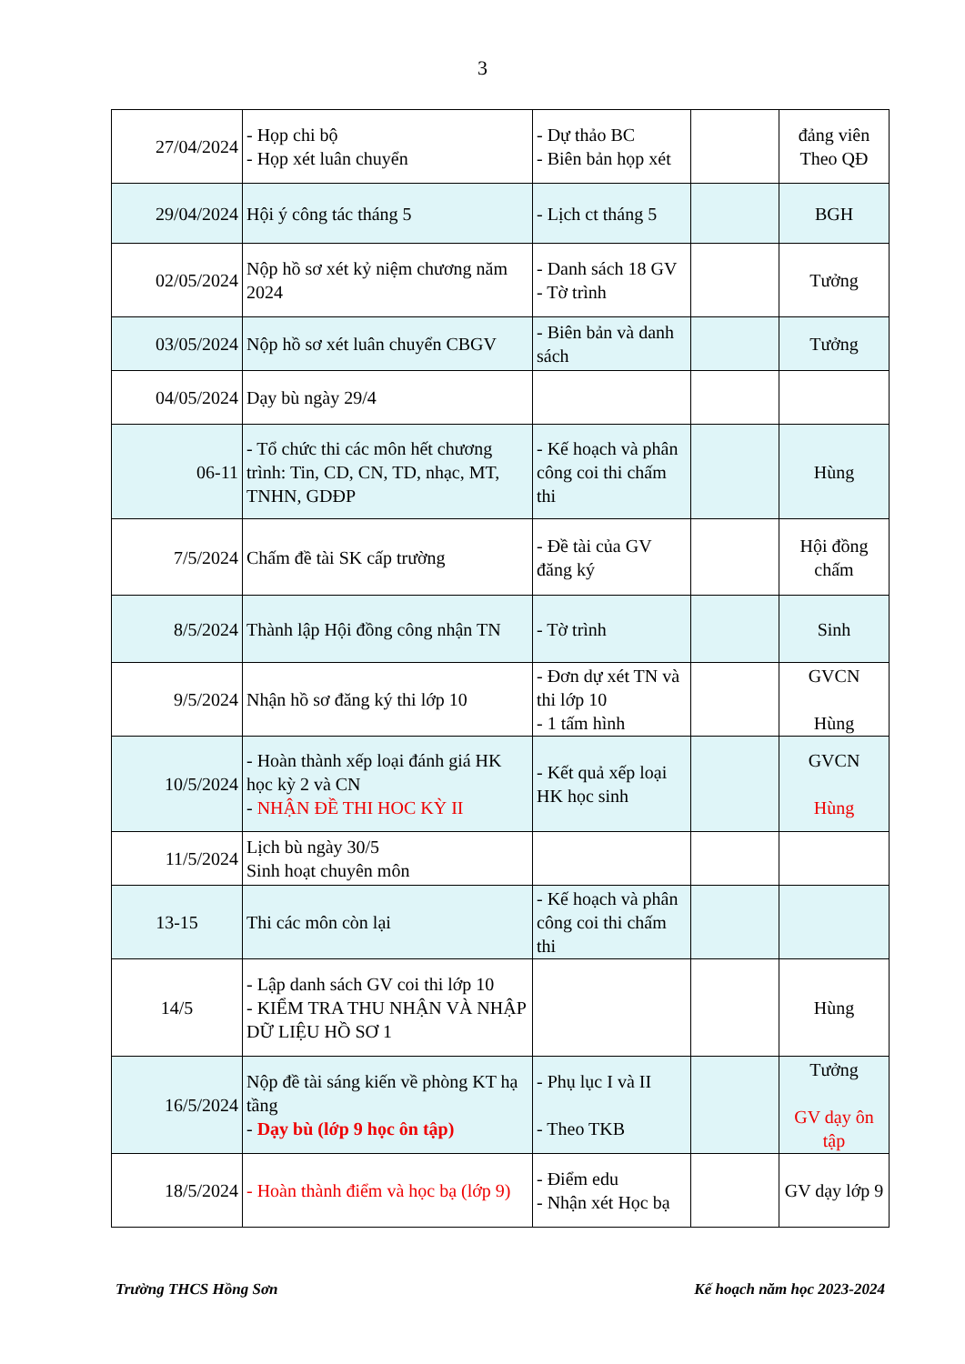3
| 27/04/2024 | - Họp chi bộ - Họp xét luân chuyển | - Dự thảo BC - Biên bản họp xét | | đảng viên Theo QĐ |
| 29/04/2024 | Hội ý công tác tháng 5 | - Lịch ct tháng 5 | | BGH |
| 02/05/2024 | Nộp hồ sơ xét kỷ niệm chương năm 2024 | - Danh sách 18 GV - Tờ trình | | Tưởng |
| 03/05/2024 | Nộp hồ sơ xét luân chuyển CBGV | - Biên bản và danh sách | | Tưởng |
| 04/05/2024 | Dạy bù ngày 29/4 | | | |
| 06-11 | - Tổ chức thi các môn hết chương trình: Tin, CD, CN, TD, nhạc, MT, TNHN, GDĐP | - Kế hoạch và phân công coi thi chấm thi | | Hùng |
| 7/5/2024 | Chấm đề tài SK cấp trường | - Đề tài của GV đăng ký | | Hội đồng chấm |
| 8/5/2024 | Thành lập Hội đồng công nhận TN | - Tờ trình | | Sinh |
| 9/5/2024 | Nhận hồ sơ đăng ký thi lớp 10 | - Đơn dự xét TN và thi lớp 10 - 1 tấm hình | | GVCN Hùng |
| 10/5/2024 | - Hoàn thành xếp loại đánh giá HK học kỳ 2 và CN - NHẬN ĐỀ THI HOC KỲ II | - Kết quả xếp loại HK học sinh | | GVCN Hùng |
| 11/5/2024 | Lịch bù ngày 30/5 Sinh hoạt chuyên môn | | | |
| 13-15 | Thi các môn còn lại | - Kế hoạch và phân công coi thi chấm thi | | |
| 14/5 | - Lập danh sách GV coi thi lớp 10 - KIỂM TRA THU NHẬN VÀ NHẬP DỮ LIỆU HỒ SƠ 1 | | | Hùng |
| 16/5/2024 | Nộp đề tài sáng kiến về phòng KT hạ tầng - Dạy bù (lớp 9 học ôn tập) | - Phụ lục I và II - Theo TKB | | Tưởng GV dạy ôn tập |
| 18/5/2024 | - Hoàn thành điểm và học bạ (lớp 9) | - Điểm edu - Nhận xét Học bạ | | GV dạy lớp 9 |
Trường THCS Hồng Sơn Kế hoạch năm học 2023-2024